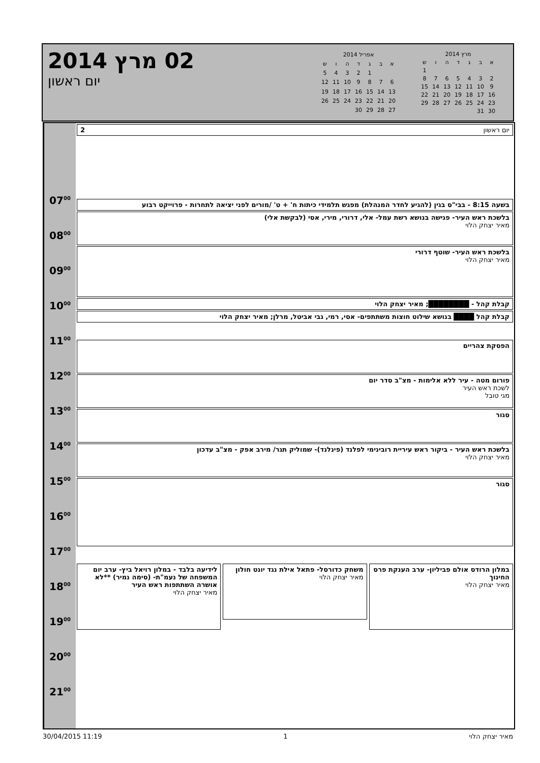02 מרץ 2014
יום ראשון
| מרץ 2014 | | | | | | |
| א | ב | ג | ד | ה | ו | ש |
| | | | | | | 1 |
| 2 | 3 | 4 | 5 | 6 | 7 | 8 |
| 9 | 10 | 11 | 12 | 13 | 14 | 15 |
| 16 | 17 | 18 | 19 | 20 | 21 | 22 |
| 23 | 24 | 25 | 26 | 27 | 28 | 29 |
| 30 | 31 | | | | | |
| אפריל 2014 | | | | | | |
| א | ב | ג | ד | ה | ו | ש |
| | | 1 | 2 | 3 | 4 | 5 |
| 6 | 7 | 8 | 9 | 10 | 11 | 12 |
| 13 | 14 | 15 | 16 | 17 | 18 | 19 |
| 20 | 21 | 22 | 23 | 24 | 25 | 26 |
| 27 | 28 | 29 | 30 | | | |
07<sup>00</sup>
08<sup>00</sup>
09<sup>00</sup>
10<sup>00</sup>
11<sup>00</sup>
12<sup>00</sup>
13<sup>00</sup>
14<sup>00</sup>
15<sup>00</sup>
16<sup>00</sup>
17<sup>00</sup>
18<sup>00</sup>
19<sup>00</sup>
20<sup>00</sup>
21<sup>00</sup>
יום ראשון 2
בשעה 8:15 - בבי"ס בגין (להגיע לחדר המנהלת) מפגש תלמידי כיתות ח' + ט' /מורים לפני יציאה לתחרות - פרוייקט רבוע
בלשכת ראש העיר- פגישה בנושא רשת עמל- אלי, דרורי, מירי, אסי (לבקשת אלי)
מאיר יצחק הלוי
בלשכת ראש העיר- שוטף דרורי
מאיר יצחק הלוי
קבלת קהל - ████████; מאיר יצחק הלוי
קבלת קהל ████ בנושא שילוט חוצות משתתפים- אסי, רמי, גבי אביטל, מרלן; מאיר יצחק הלוי
הפסקת צהריים
פורום מטה - עיר ללא אלימות - מצ"ב סדר יום
לשכת ראש העיר
מגי טובל
סגור
בלשכת ראש העיר - ביקור ראש עיריית רובינימי לפלנד (פינלנד)- שמוליק תגר/ מירב אפק - מצ"ב עדכון
מאיר יצחק הלוי
סגור
במלון הרודס אולם פביליון- ערב הענקת פרס החינוך
מאיר יצחק הלוי
משחק כדורסל- פתאל אילת נגד יונט חולון
מאיר יצחק הלוי
לידיעה בלבד - במלון רויאל ביץ- ערב יום המשפחה של נעמ"ת- (סימה נמיר) **לא אושרה השתתפות ראש העיר
מאיר יצחק הלוי
30/04/2015 11:19 1 מאיר יצחק הלוי